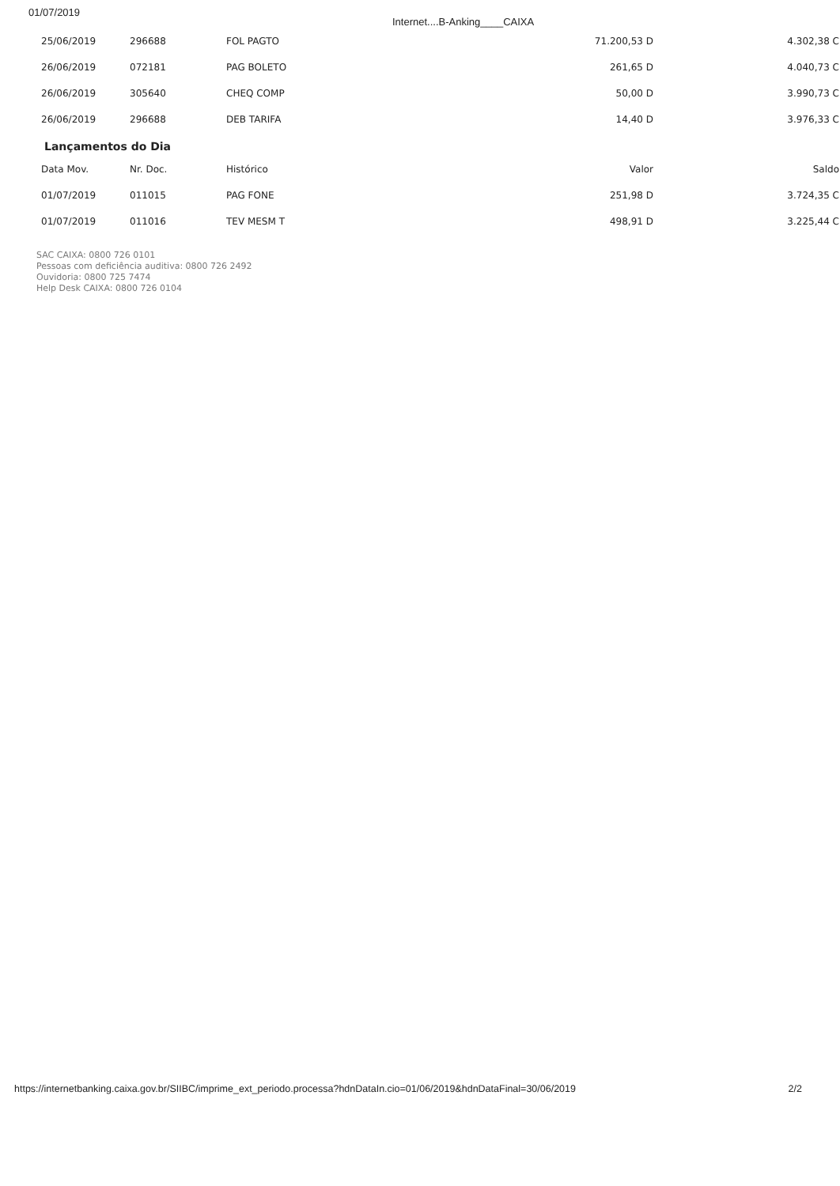01/07/2019
Internet....B-Anking____CAIXA
| 25/06/2019 | 296688 | FOL PAGTO | 71.200,53 D | 4.302,38 C |
| 26/06/2019 | 072181 | PAG BOLETO | 261,65 D | 4.040,73 C |
| 26/06/2019 | 305640 | CHEQ COMP | 50,00 D | 3.990,73 C |
| 26/06/2019 | 296688 | DEB TARIFA | 14,40 D | 3.976,33 C |
Lançamentos do Dia
| Data Mov. | Nr. Doc. | Histórico | Valor | Saldo |
| --- | --- | --- | --- | --- |
| 01/07/2019 | 011015 | PAG FONE | 251,98 D | 3.724,35 C |
| 01/07/2019 | 011016 | TEV MESM T | 498,91 D | 3.225,44 C |
SAC CAIXA: 0800 726 0101
Pessoas com deficiência auditiva: 0800 726 2492
Ouvidoria: 0800 725 7474
Help Desk CAIXA: 0800 726 0104
https://internetbanking.caixa.gov.br/SIIBC/imprime_ext_periodo.processa?hdnDataIn.cio=01/06/2019&hdnDataFinal=30/06/2019 2/2